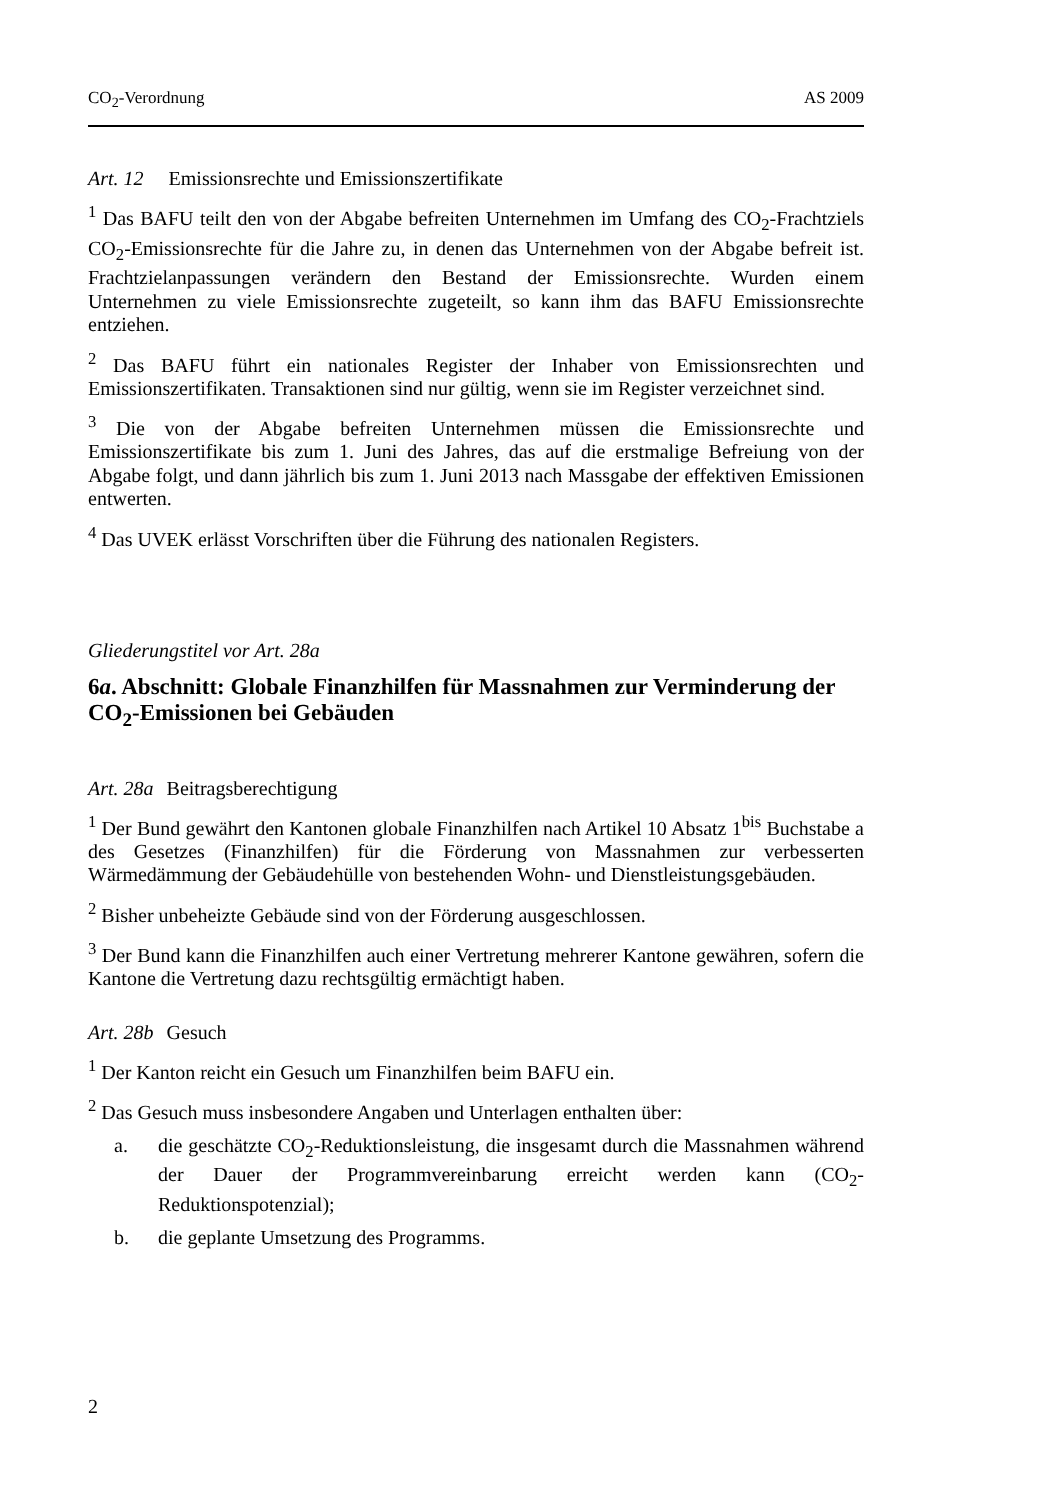CO<sub>2</sub>-Verordnung AS 2009
Art. 12 Emissionsrechte und Emissionszertifikate
<sup>1</sup> Das BAFU teilt den von der Abgabe befreiten Unternehmen im Umfang des CO<sub>2</sub>-Frachtziels CO<sub>2</sub>-Emissionsrechte für die Jahre zu, in denen das Unternehmen von der Abgabe befreit ist. Frachtzielanpassungen verändern den Bestand der Emissions­rechte. Wurden einem Unternehmen zu viele Emissionsrechte zugeteilt, so kann ihm das BAFU Emissionsrechte entziehen.
<sup>2</sup> Das BAFU führt ein nationales Register der Inhaber von Emissionsrechten und Emissionszertifikaten. Transaktionen sind nur gültig, wenn sie im Register verzeich­net sind.
<sup>3</sup> Die von der Abgabe befreiten Unternehmen müssen die Emissionsrechte und Emissionszertifikate bis zum 1. Juni des Jahres, das auf die erstmalige Befreiung von der Abgabe folgt, und dann jährlich bis zum 1. Juni 2013 nach Massgabe der effektiven Emissionen entwerten.
<sup>4</sup> Das UVEK erlässt Vorschriften über die Führung des nationalen Registers.
Gliederungstitel vor Art. 28a
6a. Abschnitt: Globale Finanzhilfen für Massnahmen zur Verminderung der CO<sub>2</sub>-Emissionen bei Gebäuden
Art. 28a Beitragsberechtigung
<sup>1</sup> Der Bund gewährt den Kantonen globale Finanzhilfen nach Artikel 10 Absatz 1<sup>bis</sup> Buchstabe a des Gesetzes (Finanzhilfen) für die Förderung von Massnahmen zur verbesserten Wärmedämmung der Gebäudehülle von bestehenden Wohn- und Dienstleistungsgebäuden.
<sup>2</sup> Bisher unbeheizte Gebäude sind von der Förderung ausgeschlossen.
<sup>3</sup> Der Bund kann die Finanzhilfen auch einer Vertretung mehrerer Kantone gewäh­ren, sofern die Kantone die Vertretung dazu rechtsgültig ermächtigt haben.
Art. 28b Gesuch
<sup>1</sup> Der Kanton reicht ein Gesuch um Finanzhilfen beim BAFU ein.
<sup>2</sup> Das Gesuch muss insbesondere Angaben und Unterlagen enthalten über:
a. die geschätzte CO<sub>2</sub>-Reduktionsleistung, die insgesamt durch die Massnah­men während der Dauer der Programmvereinbarung erreicht werden kann (CO<sub>2</sub>-Reduktionspotenzial);
b. die geplante Umsetzung des Programms.
2